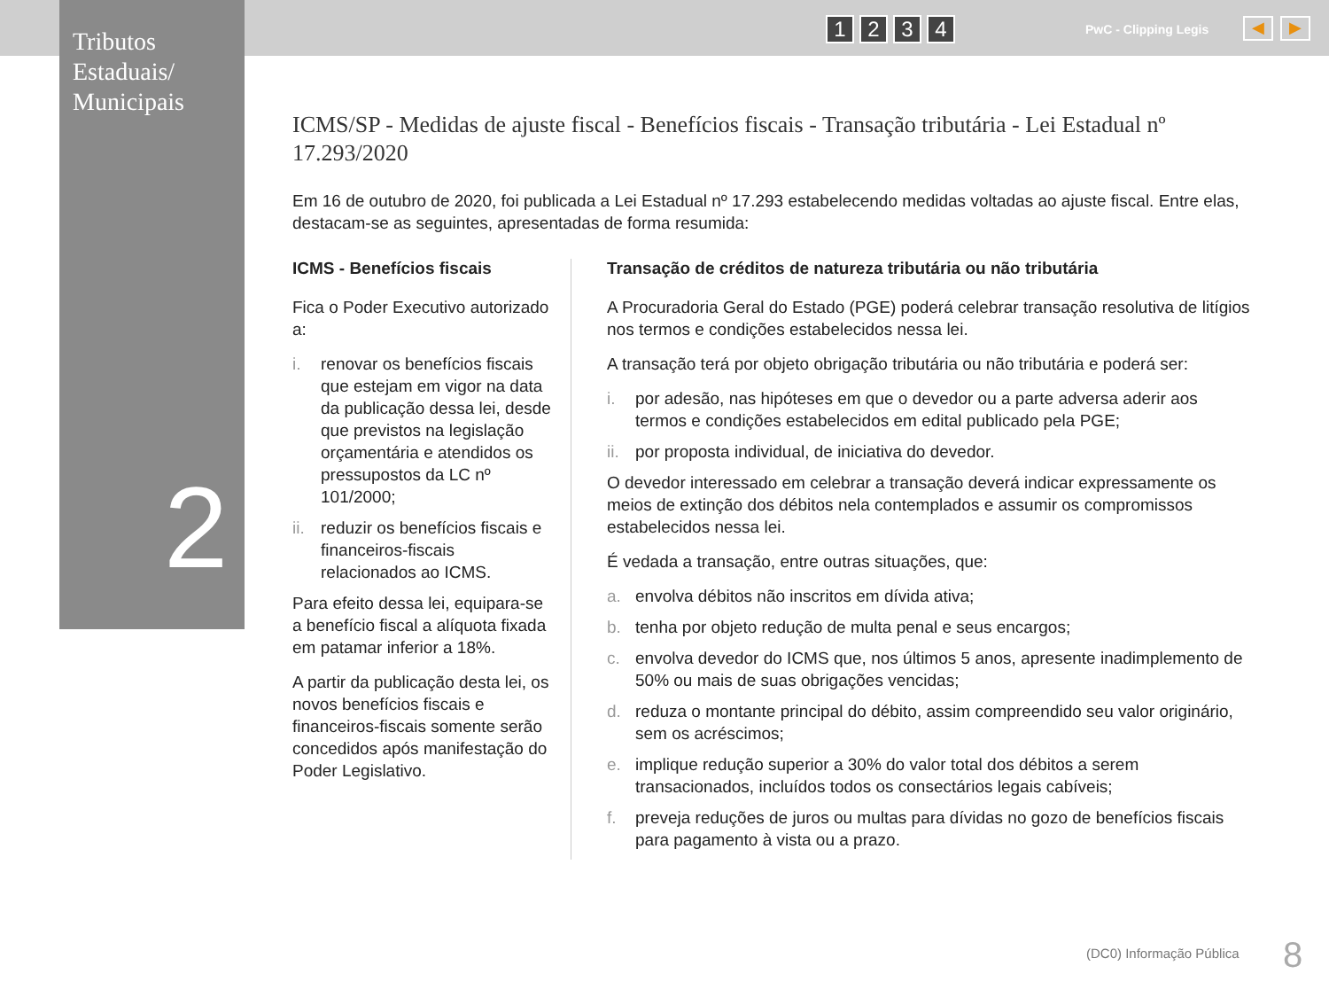Tributos
Estaduais/
Municipais
2
1234 PwC - Clipping Legis ◀ ▶
ICMS/SP - Medidas de ajuste fiscal - Benefícios fiscais - Transação tributária - Lei Estadual nº 17.293/2020
Em 16 de outubro de 2020, foi publicada a Lei Estadual nº 17.293 estabelecendo medidas voltadas ao ajuste fiscal. Entre elas, destacam-se as seguintes, apresentadas de forma resumida:
ICMS - Benefícios fiscais
Fica o Poder Executivo autorizado a:
i. renovar os benefícios fiscais que estejam em vigor na data da publicação dessa lei, desde que previstos na legislação orçamentária e atendidos os pressupostos da LC nº 101/2000;
ii. reduzir os benefícios fiscais e financeiros-fiscais relacionados ao ICMS.
Para efeito dessa lei, equipara-se a benefício fiscal a alíquota fixada em patamar inferior a 18%.
A partir da publicação desta lei, os novos benefícios fiscais e financeiros-fiscais somente serão concedidos após manifestação do Poder Legislativo.
Transação de créditos de natureza tributária ou não tributária
A Procuradoria Geral do Estado (PGE) poderá celebrar transação resolutiva de litígios nos termos e condições estabelecidos nessa lei.
A transação terá por objeto obrigação tributária ou não tributária e poderá ser:
i. por adesão, nas hipóteses em que o devedor ou a parte adversa aderir aos termos e condições estabelecidos em edital publicado pela PGE;
ii. por proposta individual, de iniciativa do devedor.
O devedor interessado em celebrar a transação deverá indicar expressamente os meios de extinção dos débitos nela contemplados e assumir os compromissos estabelecidos nessa lei.
É vedada a transação, entre outras situações, que:
a. envolva débitos não inscritos em dívida ativa;
b. tenha por objeto redução de multa penal e seus encargos;
c. envolva devedor do ICMS que, nos últimos 5 anos, apresente inadimplemento de 50% ou mais de suas obrigações vencidas;
d. reduza o montante principal do débito, assim compreendido seu valor originário, sem os acréscimos;
e. implique redução superior a 30% do valor total dos débitos a serem transacionados, incluídos todos os consectários legais cabíveis;
f. preveja reduções de juros ou multas para dívidas no gozo de benefícios fiscais para pagamento à vista ou a prazo.
(DC0) Informação Pública 8